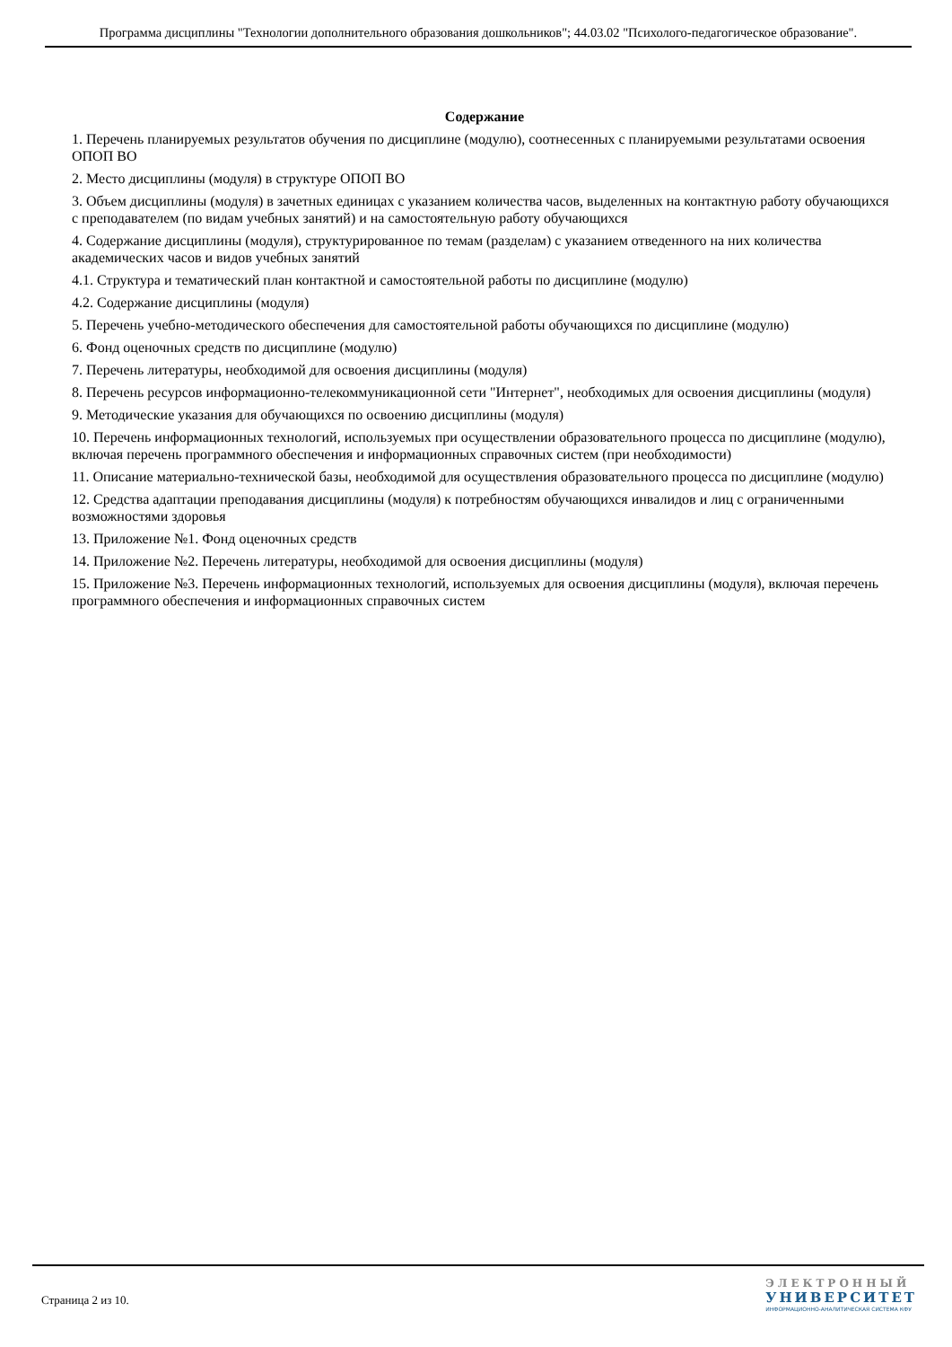Программа дисциплины "Технологии дополнительного образования дошкольников"; 44.03.02 "Психолого-педагогическое образование".
Содержание
1. Перечень планируемых результатов обучения по дисциплине (модулю), соотнесенных с планируемыми результатами освоения ОПОП ВО
2. Место дисциплины (модуля) в структуре ОПОП ВО
3. Объем дисциплины (модуля) в зачетных единицах с указанием количества часов, выделенных на контактную работу обучающихся с преподавателем (по видам учебных занятий) и на самостоятельную работу обучающихся
4. Содержание дисциплины (модуля), структурированное по темам (разделам) с указанием отведенного на них количества академических часов и видов учебных занятий
4.1. Структура и тематический план контактной и самостоятельной работы по дисциплине (модулю)
4.2. Содержание дисциплины (модуля)
5. Перечень учебно-методического обеспечения для самостоятельной работы обучающихся по дисциплине (модулю)
6. Фонд оценочных средств по дисциплине (модулю)
7. Перечень литературы, необходимой для освоения дисциплины (модуля)
8. Перечень ресурсов информационно-телекоммуникационной сети "Интернет", необходимых для освоения дисциплины (модуля)
9. Методические указания для обучающихся по освоению дисциплины (модуля)
10. Перечень информационных технологий, используемых при осуществлении образовательного процесса по дисциплине (модулю), включая перечень программного обеспечения и информационных справочных систем (при необходимости)
11. Описание материально-технической базы, необходимой для осуществления образовательного процесса по дисциплине (модулю)
12. Средства адаптации преподавания дисциплины (модуля) к потребностям обучающихся инвалидов и лиц с ограниченными возможностями здоровья
13. Приложение №1. Фонд оценочных средств
14. Приложение №2. Перечень литературы, необходимой для освоения дисциплины (модуля)
15. Приложение №3. Перечень информационных технологий, используемых для освоения дисциплины (модуля), включая перечень программного обеспечения и информационных справочных систем
Страница 2 из 10.
ЭЛЕКТРОННЫЙ
УНИВЕРСИТЕТ
ИНФОРМАЦИОННО-АНАЛИТИЧЕСКАЯ СИСТЕМА КФУ